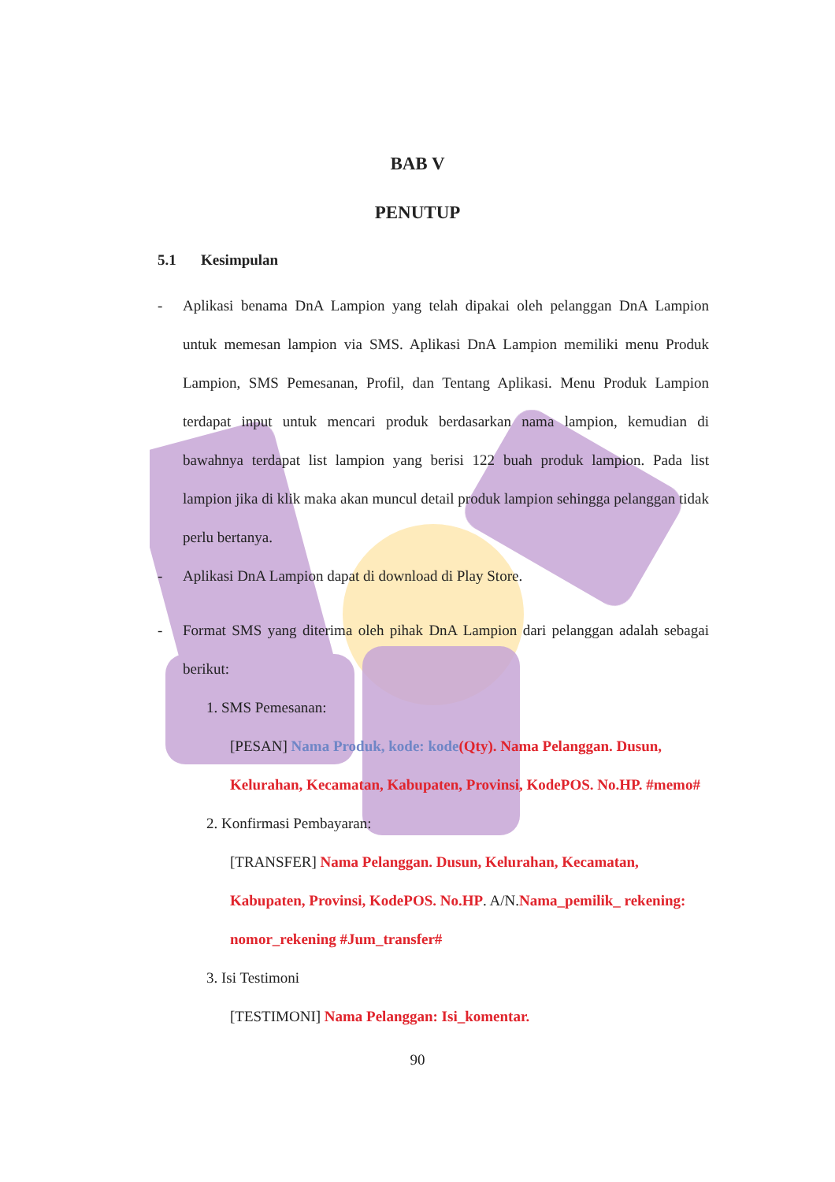BAB V
PENUTUP
5.1 Kesimpulan
- Aplikasi benama DnA Lampion yang telah dipakai oleh pelanggan DnA Lampion untuk memesan lampion via SMS. Aplikasi DnA Lampion memiliki menu Produk Lampion, SMS Pemesanan, Profil, dan Tentang Aplikasi. Menu Produk Lampion terdapat input untuk mencari produk berdasarkan nama lampion, kemudian di bawahnya terdapat list lampion yang berisi 122 buah produk lampion. Pada list lampion jika di klik maka akan muncul detail produk lampion sehingga pelanggan tidak perlu bertanya.
- Aplikasi DnA Lampion dapat di download di Play Store.
- Format SMS yang diterima oleh pihak DnA Lampion dari pelanggan adalah sebagai berikut:
1. SMS Pemesanan:
[PESAN] Nama Produk, kode: kode(Qty). Nama Pelanggan. Dusun, Kelurahan, Kecamatan, Kabupaten, Provinsi, KodePOS. No.HP. #memo#
2. Konfirmasi Pembayaran:
[TRANSFER] Nama Pelanggan. Dusun, Kelurahan, Kecamatan, Kabupaten, Provinsi, KodePOS. No.HP. A/N.Nama_pemilik_ rekening: nomor_rekening #Jum_transfer#
3. Isi Testimoni
[TESTIMONI] Nama Pelanggan: Isi_komentar.
90